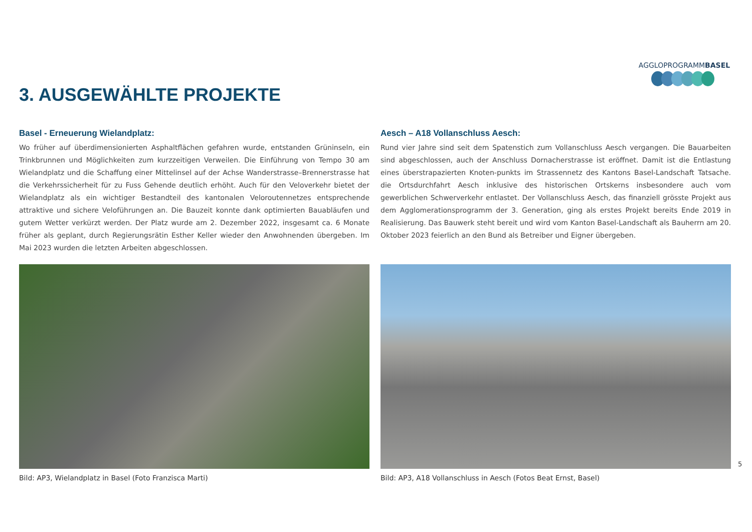AGGLOPROGRAMMBASEL
3. AUSGEWÄHLTE PROJEKTE
Basel - Erneuerung Wielandplatz:
Wo früher auf überdimensionierten Asphaltflächen gefahren wurde, entstanden Grüninseln, ein Trinkbrunnen und Möglichkeiten zum kurzzeitigen Verweilen. Die Einführung von Tempo 30 am Wielandplatz und die Schaffung einer Mittelinsel auf der Achse Wanderstrasse–Brennerstrasse hat die Verkehrssicherheit für zu Fuss Gehende deutlich erhöht. Auch für den Veloverkehr bietet der Wielandplatz als ein wichtiger Bestandteil des kantonalen Veloroutennetzes entsprechende attraktive und sichere Veloführungen an. Die Bauzeit konnte dank optimierten Bauabläufen und gutem Wetter verkürzt werden. Der Platz wurde am 2. Dezember 2022, insgesamt ca. 6 Monate früher als geplant, durch Regierungsrätin Esther Keller wieder den Anwohnenden übergeben. Im Mai 2023 wurden die letzten Arbeiten abgeschlossen.
Bild: AP3, Wielandplatz in Basel (Foto Franzisca Marti)
Aesch – A18 Vollanschluss Aesch:
Rund vier Jahre sind seit dem Spatenstich zum Vollanschluss Aesch vergangen. Die Bauarbeiten sind abgeschlossen, auch der Anschluss Dornacherstrasse ist eröffnet. Damit ist die Entlastung eines überstrapazierten Knoten-punkts im Strassennetz des Kantons Basel-Landschaft Tatsache. die Ortsdurchfahrt Aesch inklusive des historischen Ortskerns insbesondere auch vom gewerblichen Schwerverkehr entlastet. Der Vollanschluss Aesch, das finanziell grösste Projekt aus dem Agglomerationsprogramm der 3. Generation, ging als erstes Projekt bereits Ende 2019 in Realisierung. Das Bauwerk steht bereit und wird vom Kanton Basel-Landschaft als Bauherrn am 20. Oktober 2023 feierlich an den Bund als Betreiber und Eigner übergeben.
Bild: AP3, A18 Vollanschluss in Aesch (Fotos Beat Ernst, Basel)
5